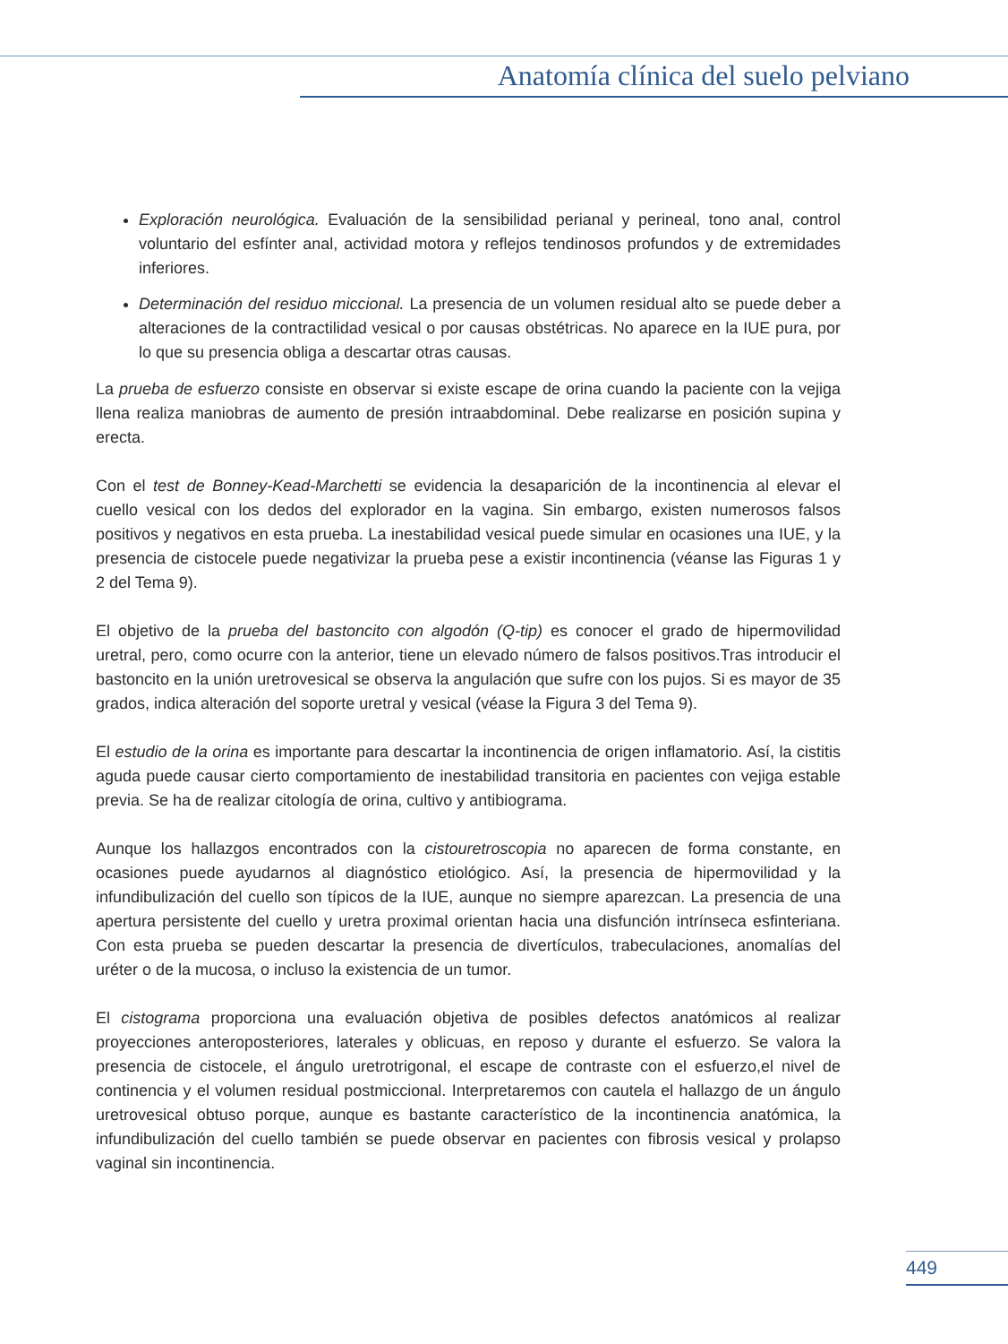Anatomía clínica del suelo pelviano
Exploración neurológica. Evaluación de la sensibilidad perianal y perineal, tono anal, control voluntario del esfínter anal, actividad motora y reflejos tendinosos profundos y de extremidades inferiores.
Determinación del residuo miccional. La presencia de un volumen residual alto se puede deber a alteraciones de la contractilidad vesical o por causas obstétricas. No aparece en la IUE pura, por lo que su presencia obliga a descartar otras causas.
La prueba de esfuerzo consiste en observar si existe escape de orina cuando la paciente con la vejiga llena realiza maniobras de aumento de presión intraabdominal. Debe realizarse en posición supina y erecta.
Con el test de Bonney-Kead-Marchetti se evidencia la desaparición de la incontinencia al elevar el cuello vesical con los dedos del explorador en la vagina. Sin embargo, existen numerosos falsos positivos y negativos en esta prueba. La inestabilidad vesical puede simular en ocasiones una IUE, y la presencia de cistocele puede negativizar la prueba pese a existir incontinencia (véanse las Figuras 1 y 2 del Tema 9).
El objetivo de la prueba del bastoncito con algodón (Q-tip) es conocer el grado de hipermovilidad uretral, pero, como ocurre con la anterior, tiene un elevado número de falsos positivos.Tras introducir el bastoncito en la unión uretrovesical se observa la angulación que sufre con los pujos. Si es mayor de 35 grados, indica alteración del soporte uretral y vesical (véase la Figura 3 del Tema 9).
El estudio de la orina es importante para descartar la incontinencia de origen inflamatorio. Así, la cistitis aguda puede causar cierto comportamiento de inestabilidad transitoria en pacientes con vejiga estable previa. Se ha de realizar citología de orina, cultivo y antibiograma.
Aunque los hallazgos encontrados con la cistouretroscopia no aparecen de forma constante, en ocasiones puede ayudarnos al diagnóstico etiológico. Así, la presencia de hipermovilidad y la infundibulización del cuello son típicos de la IUE, aunque no siempre aparezcan. La presencia de una apertura persistente del cuello y uretra proximal orientan hacia una disfunción intrínseca esfinteriana. Con esta prueba se pueden descartar la presencia de divertículos, trabeculaciones, anomalías del uréter o de la mucosa, o incluso la existencia de un tumor.
El cistograma proporciona una evaluación objetiva de posibles defectos anatómicos al realizar proyecciones anteroposteriores, laterales y oblicuas, en reposo y durante el esfuerzo. Se valora la presencia de cistocele, el ángulo uretrotrigonal, el escape de contraste con el esfuerzo,el nivel de continencia y el volumen residual postmiccional. Interpretaremos con cautela el hallazgo de un ángulo uretrovesical obtuso porque, aunque es bastante característico de la incontinencia anatómica, la infundibulización del cuello también se puede observar en pacientes con fibrosis vesical y prolapso vaginal sin incontinencia.
449